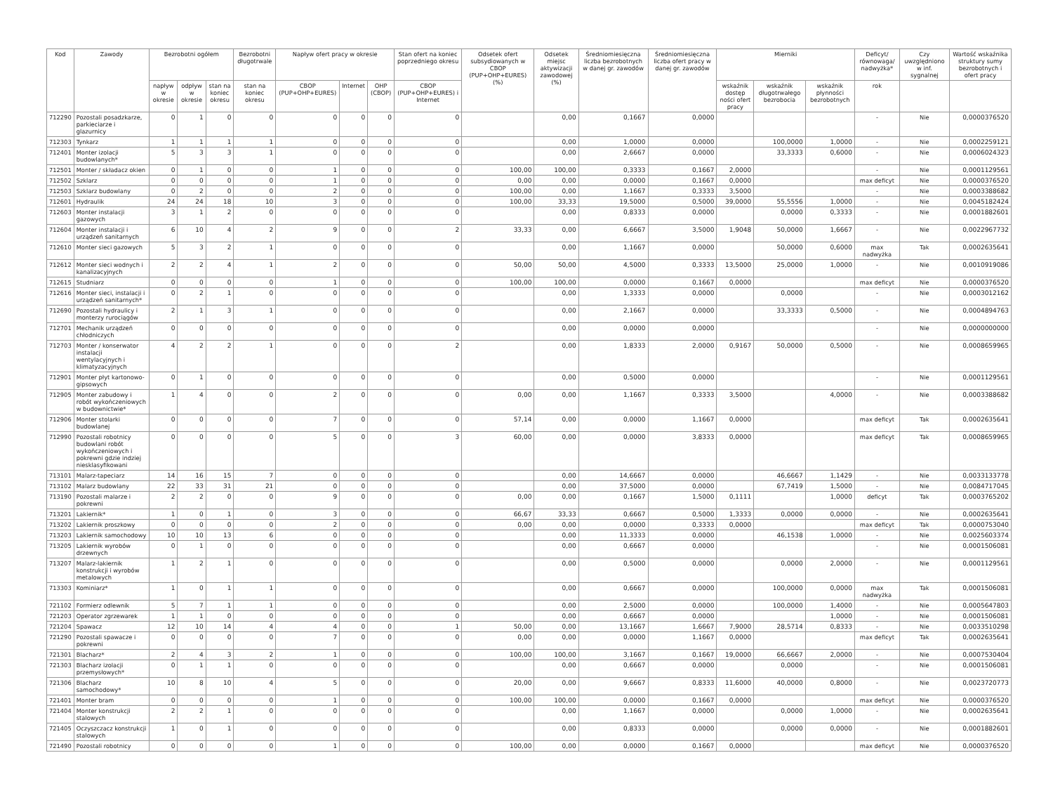| Kod | Zawody | Bezrobotni ogółem | | | Bezrobotni długotrwale | Napływ ofert pracy w okresie | | | Stan ofert na koniec poprzedniego okresu | Odsetek ofert subsydiowanych w CBOP (PUP+OHP+EURES) (%) | Odsetek miejsc aktywizacji zawodowej (%) | Średniomiesięczna liczba bezrobotnych w danej gr. zawodów | Średniomiesięczna liczba ofert pracy w danej gr. zawodów | Mierniki | | | Deficyt/ równowaga/ nadwyżka* | Czy uwzględniono w inf. sygnalnej | Wartość wskaźnika struktury sumy bezrobotnych i ofert pracy |
| --- | --- | --- | --- | --- | --- | --- | --- | --- | --- | --- | --- | --- | --- | --- | --- | --- | --- | --- | --- |
| | | napływ w okresie | odpływ w okresie | stan na koniec okresu | stan na koniec okresu | CBOP (PUP+OHP+EURES) | Internet | OHP (CBOP) | CBOP (PUP+OHP+EURES) i Internet | | | | | wskaźnik dostęp ności ofert pracy | wskaźnik długotrwałego bezrobocia | wskaźnik płynności bezrobotnych | rok | | |
| 712290 | Pozostali posadzkarze, parkieciarze i glazurnicy | 0 | 1 | 0 | 0 | 0 | 0 | 0 | 0 | | 0,00 | 0,1667 | 0,0000 | | | | - | Nie | 0,0000376520 |
| 712303 | Tynkarz | 1 | 1 | 1 | 1 | 0 | 0 | 0 | 0 | | 0,00 | 1,0000 | 0,0000 | | 100,0000 | 1,0000 | - | Nie | 0,0002259121 |
| 712401 | Monter izolacji budowlanych* | 5 | 3 | 3 | 1 | 0 | 0 | 0 | 0 | | 0,00 | 2,6667 | 0,0000 | | 33,3333 | 0,6000 | - | Nie | 0,0006024323 |
| 712501 | Monter / składacz okien | 0 | 1 | 0 | 0 | 1 | 0 | 0 | 0 | 100,00 | 100,00 | 0,3333 | 0,1667 | 2,0000 | | | - | Nie | 0,0001129561 |
| 712502 | Szklarz | 0 | 0 | 0 | 0 | 1 | 0 | 0 | 0 | 0,00 | 0,00 | 0,0000 | 0,1667 | 0,0000 | | | max deficyt | Nie | 0,0000376520 |
| 712503 | Szklarz budowlany | 0 | 2 | 0 | 0 | 2 | 0 | 0 | 0 | 100,00 | 0,00 | 1,1667 | 0,3333 | 3,5000 | | | - | Nie | 0,0003388682 |
| 712601 | Hydraulik | 24 | 24 | 18 | 10 | 3 | 0 | 0 | 0 | 100,00 | 33,33 | 19,5000 | 0,5000 | 39,0000 | 55,5556 | 1,0000 | - | Nie | 0,0045182424 |
| 712603 | Monter instalacji gazowych | 3 | 1 | 2 | 0 | 0 | 0 | 0 | 0 | | 0,00 | 0,8333 | 0,0000 | | 0,0000 | 0,3333 | - | Nie | 0,0001882601 |
| 712604 | Monter instalacji i urządzeń sanitarnych | 6 | 10 | 4 | 2 | 9 | 0 | 0 | 2 | 33,33 | 0,00 | 6,6667 | 3,5000 | 1,9048 | 50,0000 | 1,6667 | - | Nie | 0,0022967732 |
| 712610 | Monter sieci gazowych | 5 | 3 | 2 | 1 | 0 | 0 | 0 | 0 | | 0,00 | 1,1667 | 0,0000 | | 50,0000 | 0,6000 | max nadwyżka | Tak | 0,0002635641 |
| 712612 | Monter sieci wodnych i kanalizacyjnych | 2 | 2 | 4 | 1 | 2 | 0 | 0 | 0 | 50,00 | 50,00 | 4,5000 | 0,3333 | 13,5000 | 25,0000 | 1,0000 | - | Nie | 0,0010919086 |
| 712615 | Studniarz | 0 | 0 | 0 | 0 | 1 | 0 | 0 | 0 | 100,00 | 100,00 | 0,0000 | 0,1667 | 0,0000 | | | max deficyt | Nie | 0,0000376520 |
| 712616 | Monter sieci, instalacji i urządzeń sanitarnych* | 0 | 2 | 1 | 0 | 0 | 0 | 0 | 0 | | 0,00 | 1,3333 | 0,0000 | | 0,0000 | | - | Nie | 0,0003012162 |
| 712690 | Pozostali hydraulicy i monterzy rurociągów | 2 | 1 | 3 | 1 | 0 | 0 | 0 | 0 | | 0,00 | 2,1667 | 0,0000 | | 33,3333 | 0,5000 | - | Nie | 0,0004894763 |
| 712701 | Mechanik urządzeń chłodniczych | 0 | 0 | 0 | 0 | 0 | 0 | 0 | 0 | | 0,00 | 0,0000 | 0,0000 | | | | - | Nie | 0,0000000000 |
| 712703 | Monter / konserwator instalacji wentylacyjnych i klimatyzacyjnych | 4 | 2 | 2 | 1 | 0 | 0 | 0 | 2 | | 0,00 | 1,8333 | 2,0000 | 0,9167 | 50,0000 | 0,5000 | - | Nie | 0,0008659965 |
| 712901 | Monter płyt kartonowo-gipsowych | 0 | 1 | 0 | 0 | 0 | 0 | 0 | 0 | | 0,00 | 0,5000 | 0,0000 | | | | - | Nie | 0,0001129561 |
| 712905 | Monter zabudowy i robót wykończeniowych w budownictwie* | 1 | 4 | 0 | 0 | 2 | 0 | 0 | 0 | 0,00 | 0,00 | 1,1667 | 0,3333 | 3,5000 | | 4,0000 | - | Nie | 0,0003388682 |
| 712906 | Monter stolarki budowlanej | 0 | 0 | 0 | 0 | 7 | 0 | 0 | 0 | 57,14 | 0,00 | 0,0000 | 1,1667 | 0,0000 | | | max deficyt | Tak | 0,0002635641 |
| 712990 | Pozostali robotnicy budowlani robót wykończeniowych i pokrewni gdzie indziej niesklasyfikowani | 0 | 0 | 0 | 0 | 5 | 0 | 0 | 3 | 60,00 | 0,00 | 0,0000 | 3,8333 | 0,0000 | | | max deficyt | Tak | 0,0008659965 |
| 713101 | Malarz-tapeciarz | 14 | 16 | 15 | 7 | 0 | 0 | 0 | 0 | | 0,00 | 14,6667 | 0,0000 | | 46,6667 | 1,1429 | - | Nie | 0,0033133778 |
| 713102 | Malarz budowlany | 22 | 33 | 31 | 21 | 0 | 0 | 0 | 0 | | 0,00 | 37,5000 | 0,0000 | | 67,7419 | 1,5000 | - | Nie | 0,0084717045 |
| 713190 | Pozostali malarze i pokrewni | 2 | 2 | 0 | 0 | 9 | 0 | 0 | 0 | 0,00 | 0,00 | 0,1667 | 1,5000 | 0,1111 | | 1,0000 | deficyt | Tak | 0,0003765202 |
| 713201 | Lakiernik* | 1 | 0 | 1 | 0 | 3 | 0 | 0 | 0 | 66,67 | 33,33 | 0,6667 | 0,5000 | 1,3333 | 0,0000 | 0,0000 | - | Nie | 0,0002635641 |
| 713202 | Lakiernik proszkowy | 0 | 0 | 0 | 0 | 2 | 0 | 0 | 0 | 0,00 | 0,00 | 0,0000 | 0,3333 | 0,0000 | | | max deficyt | Tak | 0,0000753040 |
| 713203 | Lakiernik samochodowy | 10 | 10 | 13 | 6 | 0 | 0 | 0 | 0 | | 0,00 | 11,3333 | 0,0000 | | 46,1538 | 1,0000 | - | Nie | 0,0025603374 |
| 713205 | Lakiernik wyrobów drzewnych | 0 | 1 | 0 | 0 | 0 | 0 | 0 | 0 | | 0,00 | 0,6667 | 0,0000 | | | | - | Nie | 0,0001506081 |
| 713207 | Malarz-lakiernik konstrukcji i wyrobów metalowych | 1 | 2 | 1 | 0 | 0 | 0 | 0 | 0 | | 0,00 | 0,5000 | 0,0000 | | 0,0000 | 2,0000 | - | Nie | 0,0001129561 |
| 713303 | Kominiarz* | 1 | 0 | 1 | 1 | 0 | 0 | 0 | 0 | | 0,00 | 0,6667 | 0,0000 | | 100,0000 | 0,0000 | max nadwyżka | Tak | 0,0001506081 |
| 721102 | Formierz odlewnik | 5 | 7 | 1 | 1 | 0 | 0 | 0 | 0 | | 0,00 | 2,5000 | 0,0000 | | 100,0000 | 1,4000 | - | Nie | 0,0005647803 |
| 721203 | Operator zgrzewarek | 1 | 1 | 0 | 0 | 0 | 0 | 0 | 0 | | 0,00 | 0,6667 | 0,0000 | | | 1,0000 | - | Nie | 0,0001506081 |
| 721204 | Spawacz | 12 | 10 | 14 | 4 | 4 | 0 | 0 | 1 | 50,00 | 0,00 | 13,1667 | 1,6667 | 7,9000 | 28,5714 | 0,8333 | - | Nie | 0,0033510298 |
| 721290 | Pozostali spawacze i pokrewni | 0 | 0 | 0 | 0 | 7 | 0 | 0 | 0 | 0,00 | 0,00 | 0,0000 | 1,1667 | 0,0000 | | | max deficyt | Tak | 0,0002635641 |
| 721301 | Blacharz* | 2 | 4 | 3 | 2 | 1 | 0 | 0 | 0 | 100,00 | 100,00 | 3,1667 | 0,1667 | 19,0000 | 66,6667 | 2,0000 | - | Nie | 0,0007530404 |
| 721303 | Blacharz izolacji przemysłowych* | 0 | 1 | 1 | 0 | 0 | 0 | 0 | 0 | | 0,00 | 0,6667 | 0,0000 | | 0,0000 | | - | Nie | 0,0001506081 |
| 721306 | Blacharz samochodowy* | 10 | 8 | 10 | 4 | 5 | 0 | 0 | 0 | 20,00 | 0,00 | 9,6667 | 0,8333 | 11,6000 | 40,0000 | 0,8000 | - | Nie | 0,0023720773 |
| 721401 | Monter bram | 0 | 0 | 0 | 0 | 1 | 0 | 0 | 0 | 100,00 | 100,00 | 0,0000 | 0,1667 | 0,0000 | | | max deficyt | Nie | 0,0000376520 |
| 721404 | Monter konstrukcji stalowych | 2 | 2 | 1 | 0 | 0 | 0 | 0 | 0 | | 0,00 | 1,1667 | 0,0000 | | 0,0000 | 1,0000 | - | Nie | 0,0002635641 |
| 721405 | Oczyszczacz konstrukcji stalowych | 1 | 0 | 1 | 0 | 0 | 0 | 0 | 0 | | 0,00 | 0,8333 | 0,0000 | | 0,0000 | 0,0000 | - | Nie | 0,0001882601 |
| 721490 | Pozostali robotnicy | 0 | 0 | 0 | 0 | 1 | 0 | 0 | 0 | 100,00 | 0,00 | 0,0000 | 0,1667 | 0,0000 | | | max deficyt | Nie | 0,0000376520 |